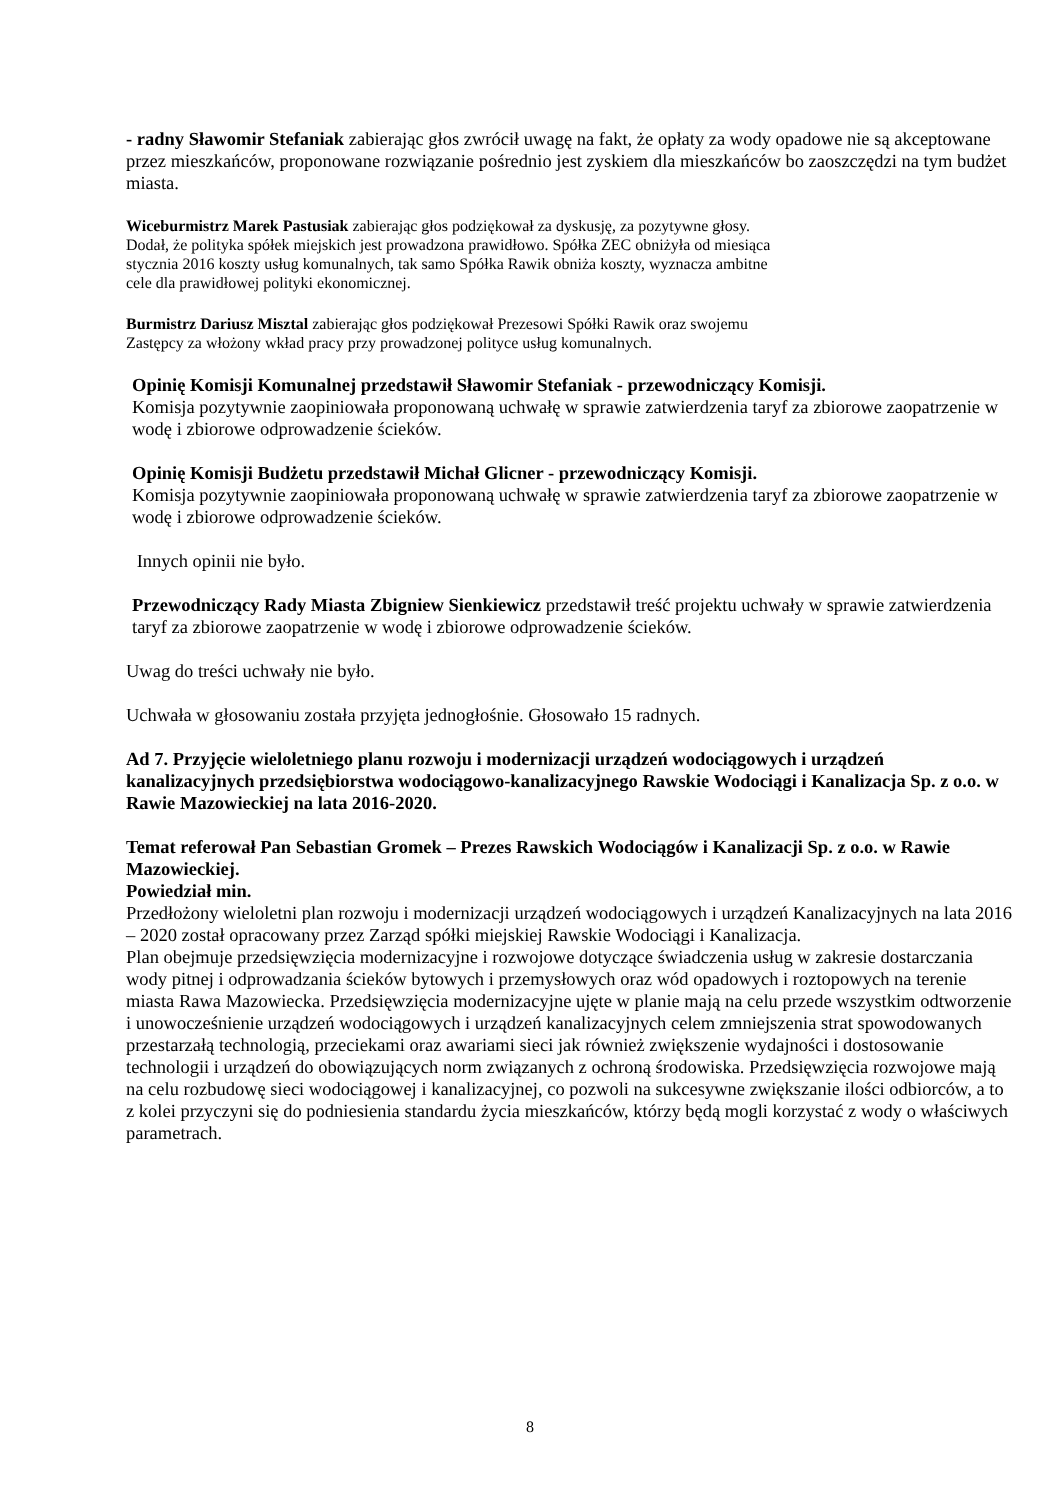- radny Sławomir Stefaniak zabierając głos zwrócił uwagę na fakt, że opłaty za wody opadowe nie są akceptowane przez mieszkańców, proponowane rozwiązanie pośrednio jest zyskiem dla mieszkańców bo zaoszczędzi na tym budżet miasta.
Wiceburmistrz Marek Pastusiak zabierając głos podziękował za dyskusję, za pozytywne głosy.
Dodał, że polityka spółek miejskich jest prowadzona prawidłowo. Spółka ZEC obniżyła od miesiąca
stycznia 2016 koszty usług komunalnych, tak samo Spółka Rawik obniża koszty, wyznacza ambitne
cele dla prawidłowej polityki ekonomicznej.
Burmistrz Dariusz Misztal zabierając głos podziękował Prezesowi Spółki Rawik oraz swojemu
Zastępcy za włożony wkład pracy przy prowadzonej polityce usług komunalnych.
Opinię Komisji Komunalnej przedstawił Sławomir Stefaniak - przewodniczący Komisji.
Komisja pozytywnie zaopiniowała proponowaną uchwałę w sprawie zatwierdzenia taryf za zbiorowe zaopatrzenie w wodę i zbiorowe odprowadzenie ścieków.
Opinię Komisji Budżetu przedstawił Michał Glicner - przewodniczący Komisji.
Komisja pozytywnie zaopiniowała proponowaną uchwałę w sprawie zatwierdzenia taryf za zbiorowe zaopatrzenie w wodę i zbiorowe odprowadzenie ścieków.
Innych opinii nie było.
Przewodniczący Rady Miasta Zbigniew Sienkiewicz przedstawił treść projektu uchwały w sprawie zatwierdzenia taryf za zbiorowe zaopatrzenie w wodę i zbiorowe odprowadzenie ścieków.
Uwag do treści uchwały nie było.
Uchwała w głosowaniu została przyjęta jednogłośnie. Głosowało 15 radnych.
Ad 7. Przyjęcie wieloletniego planu rozwoju i modernizacji urządzeń wodociągowych i urządzeń kanalizacyjnych przedsiębiorstwa wodociągowo-kanalizacyjnego Rawskie Wodociągi i Kanalizacja Sp. z o.o. w Rawie Mazowieckiej na lata 2016-2020.
Temat referował Pan Sebastian Gromek – Prezes Rawskich Wodociągów i Kanalizacji Sp. z o.o. w Rawie Mazowieckiej.
Powiedział min.
Przedłożony wieloletni plan rozwoju i modernizacji urządzeń wodociągowych i urządzeń Kanalizacyjnych na lata 2016 – 2020 został opracowany przez Zarząd spółki miejskiej Rawskie Wodociągi i Kanalizacja.
Plan obejmuje przedsięwzięcia modernizacyjne i rozwojowe dotyczące świadczenia usług w zakresie dostarczania wody pitnej i odprowadzania ścieków bytowych i przemysłowych oraz wód opadowych i roztopowych na terenie miasta Rawa Mazowiecka. Przedsięwzięcia modernizacyjne ujęte w planie mają na celu przede wszystkim odtworzenie i unowocześnienie urządzeń wodociągowych i urządzeń kanalizacyjnych celem zmniejszenia strat spowodowanych przestarzałą technologią, przeciekami oraz awariami sieci jak również zwiększenie wydajności i dostosowanie technologii i urządzeń do obowiązujących norm związanych z ochroną środowiska. Przedsięwzięcia rozwojowe mają na celu rozbudowę sieci wodociągowej i kanalizacyjnej, co pozwoli na sukcesywne zwiększanie ilości odbiorców, a to z kolei przyczyni się do podniesienia standardu życia mieszkańców, którzy będą mogli korzystać z wody o właściwych parametrach.
8